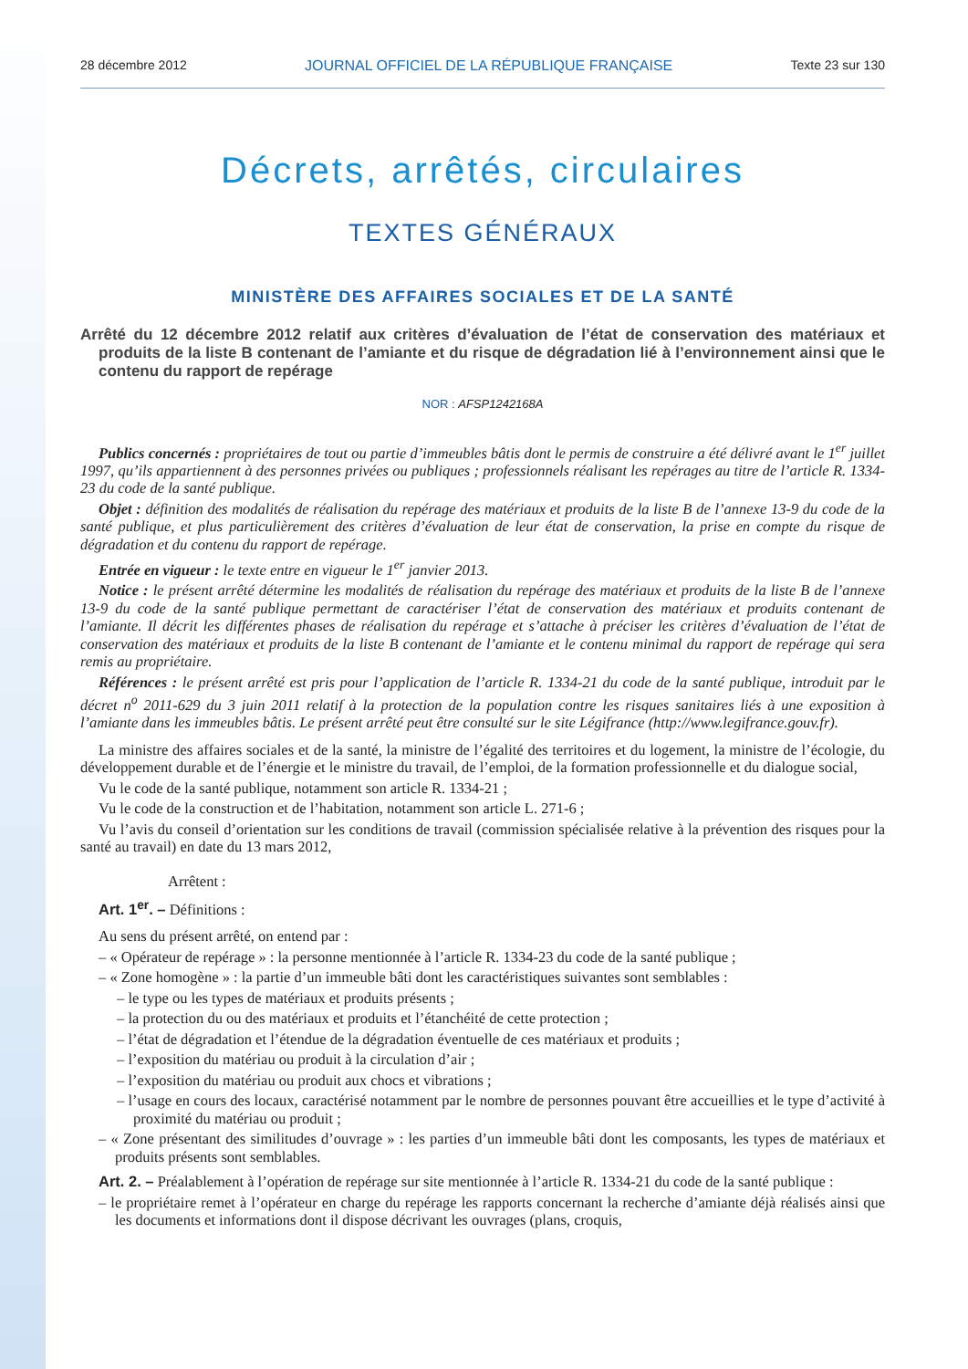28 décembre 2012 JOURNAL OFFICIEL DE LA RÉPUBLIQUE FRANÇAISE Texte 23 sur 130
Décrets, arrêtés, circulaires
TEXTES GÉNÉRAUX
MINISTÈRE DES AFFAIRES SOCIALES ET DE LA SANTÉ
Arrêté du 12 décembre 2012 relatif aux critères d’évaluation de l’état de conservation des matériaux et produits de la liste B contenant de l’amiante et du risque de dégradation lié à l’environnement ainsi que le contenu du rapport de repérage
NOR : AFSP1242168A
Publics concernés : propriétaires de tout ou partie d’immeubles bâtis dont le permis de construire a été délivré avant le 1<sup>er</sup> juillet 1997, qu’ils appartiennent à des personnes privées ou publiques ; professionnels réalisant les repérages au titre de l’article R. 1334-23 du code de la santé publique.
Objet : définition des modalités de réalisation du repérage des matériaux et produits de la liste B de l’annexe 13-9 du code de la santé publique, et plus particulièrement des critères d’évaluation de leur état de conservation, la prise en compte du risque de dégradation et du contenu du rapport de repérage.
Entrée en vigueur : le texte entre en vigueur le 1<sup>er</sup> janvier 2013.
Notice : le présent arrêté détermine les modalités de réalisation du repérage des matériaux et produits de la liste B de l’annexe 13-9 du code de la santé publique permettant de caractériser l’état de conservation des matériaux et produits contenant de l’amiante. Il décrit les différentes phases de réalisation du repérage et s’attache à préciser les critères d’évaluation de l’état de conservation des matériaux et produits de la liste B contenant de l’amiante et le contenu minimal du rapport de repérage qui sera remis au propriétaire.
Références : le présent arrêté est pris pour l’application de l’article R. 1334-21 du code de la santé publique, introduit par le décret n<sup>o</sup> 2011-629 du 3 juin 2011 relatif à la protection de la population contre les risques sanitaires liés à une exposition à l’amiante dans les immeubles bâtis. Le présent arrêté peut être consulté sur le site Légifrance (http://www.legifrance.gouv.fr).
La ministre des affaires sociales et de la santé, la ministre de l’égalité des territoires et du logement, la ministre de l’écologie, du développement durable et de l’énergie et le ministre du travail, de l’emploi, de la formation professionnelle et du dialogue social,
Vu le code de la santé publique, notamment son article R. 1334-21 ;
Vu le code de la construction et de l’habitation, notamment son article L. 271-6 ;
Vu l’avis du conseil d’orientation sur les conditions de travail (commission spécialisée relative à la prévention des risques pour la santé au travail) en date du 13 mars 2012,
Arrêtent :
Art. 1<sup>er</sup>. – Définitions :
Au sens du présent arrêté, on entend par :
– « Opérateur de repérage » : la personne mentionnée à l’article R. 1334-23 du code de la santé publique ;
– « Zone homogène » : la partie d’un immeuble bâti dont les caractéristiques suivantes sont semblables :
– le type ou les types de matériaux et produits présents ;
– la protection du ou des matériaux et produits et l’étanchéité de cette protection ;
– l’état de dégradation et l’étendue de la dégradation éventuelle de ces matériaux et produits ;
– l’exposition du matériau ou produit à la circulation d’air ;
– l’exposition du matériau ou produit aux chocs et vibrations ;
– l’usage en cours des locaux, caractérisé notamment par le nombre de personnes pouvant être accueillies et le type d’activité à proximité du matériau ou produit ;
– « Zone présentant des similitudes d’ouvrage » : les parties d’un immeuble bâti dont les composants, les types de matériaux et produits présents sont semblables.
Art. 2. – Préalablement à l’opération de repérage sur site mentionnée à l’article R. 1334-21 du code de la santé publique :
– le propriétaire remet à l’opérateur en charge du repérage les rapports concernant la recherche d’amiante déjà réalisés ainsi que les documents et informations dont il dispose décrivant les ouvrages (plans, croquis,